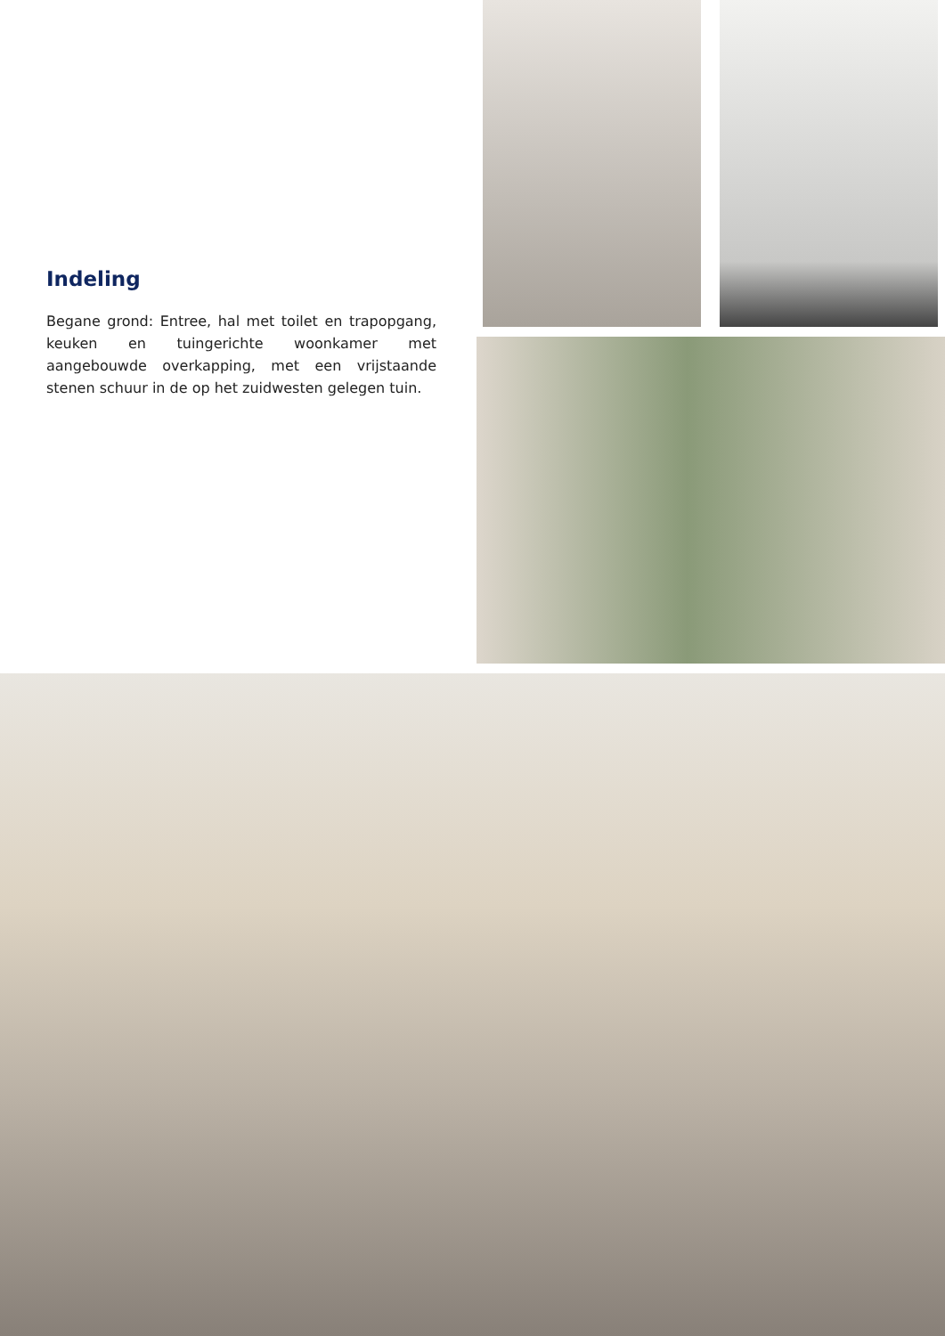Indeling
Begane grond: Entree, hal met toilet en trapopgang, keuken en tuingerichte woonkamer met aangebouwde overkapping, met een vrijstaande stenen schuur in de op het zuidwesten gelegen tuin.